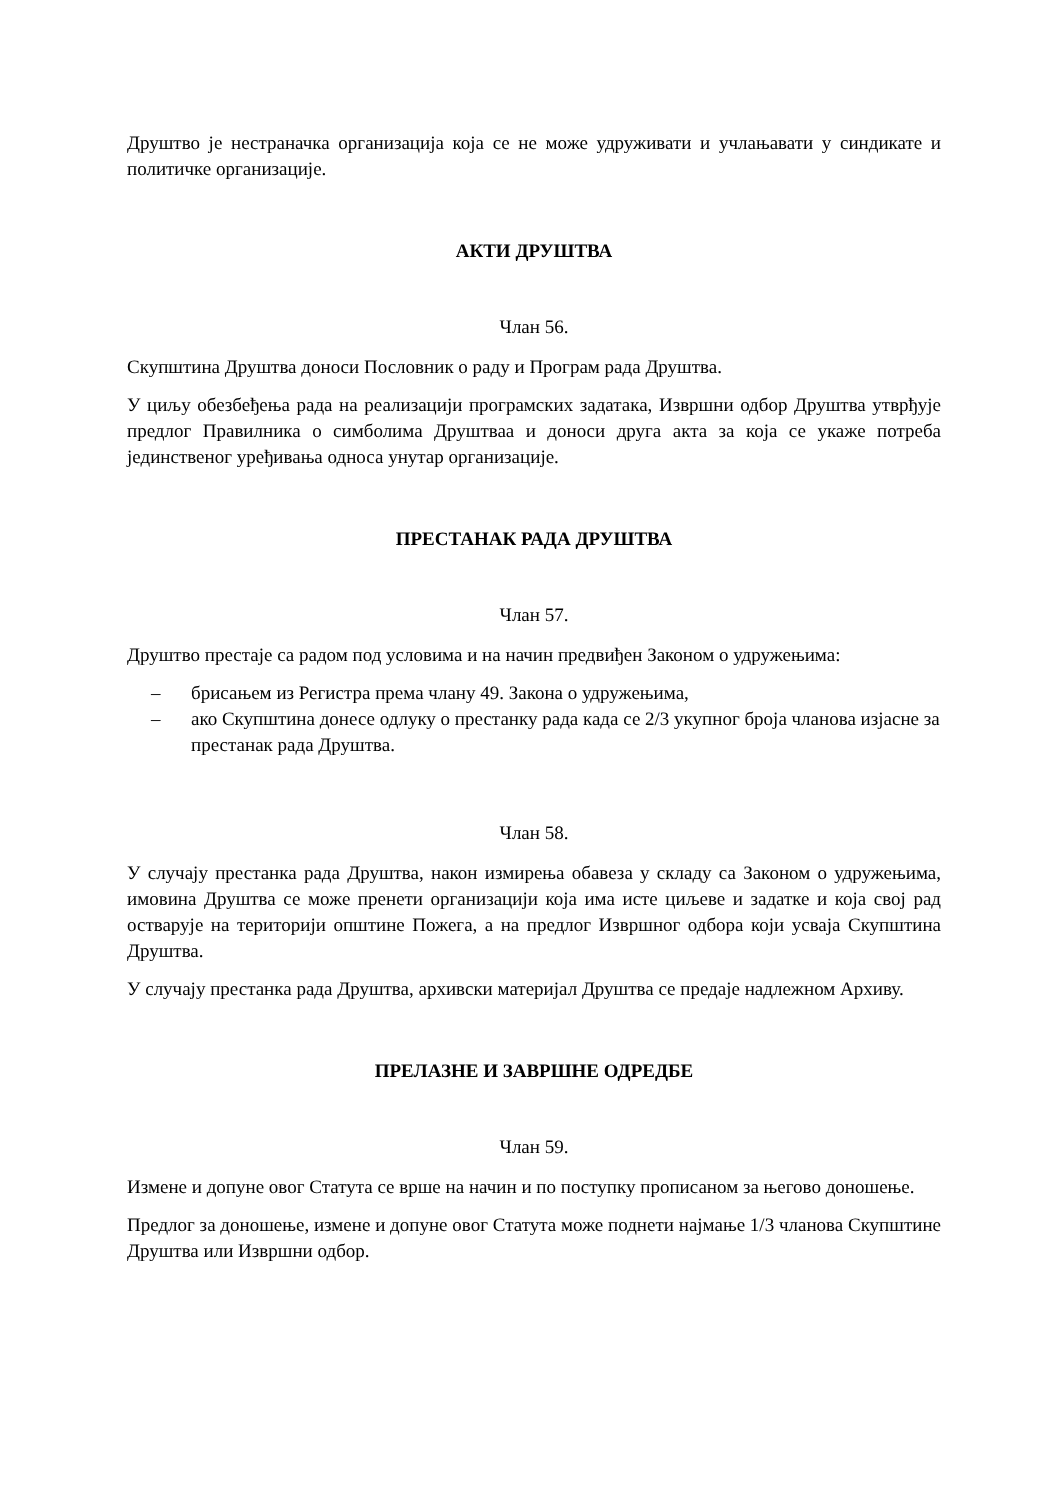Друштво је нестраначка организација која се не може удруживати и учлањавати у синдикате и политичке организације.
АКТИ ДРУШТВА
Члан 56.
Скупштина Друштва доноси Пословник о раду и Програм рада Друштва.
У циљу обезбеђења рада на реализацији програмских задатака, Извршни одбор Друштва утврђује предлог Правилника о симболима Друштваа и доноси друга акта за која се укаже потреба јединственог уређивања односа унутар организације.
ПРЕСТАНАК РАДА ДРУШТВА
Члан 57.
Друштво престаје са радом под условима и на начин предвиђен Законом о удружењима:
– брисањем из Регистра према члану 49. Закона о удружењима,
– ако Скупштина донесе одлуку о престанку рада када се 2/3 укупног броја чланова изјасне за престанак рада Друштва.
Члан 58.
У случају престанка рада Друштва, након измирења обавеза у складу са Законом о удружењима, имовина Друштва се може пренети организацији која има исте циљеве и задатке и која свој рад остварује на територији општине Пожега, а на предлог Извршног одбора који усваја Скупштина Друштва.
У случају престанка рада Друштва, архивски материјал Друштва се предаје надлежном Архиву.
ПРЕЛАЗНЕ И ЗАВРШНЕ ОДРЕДБЕ
Члан 59.
Измене и допуне овог Статута се врше на начин и по поступку прописаном за његово доношење.
Предлог за доношење, измене и допуне овог Статута може поднети најмање 1/3 чланова Скупштине Друштва или Извршни одбор.